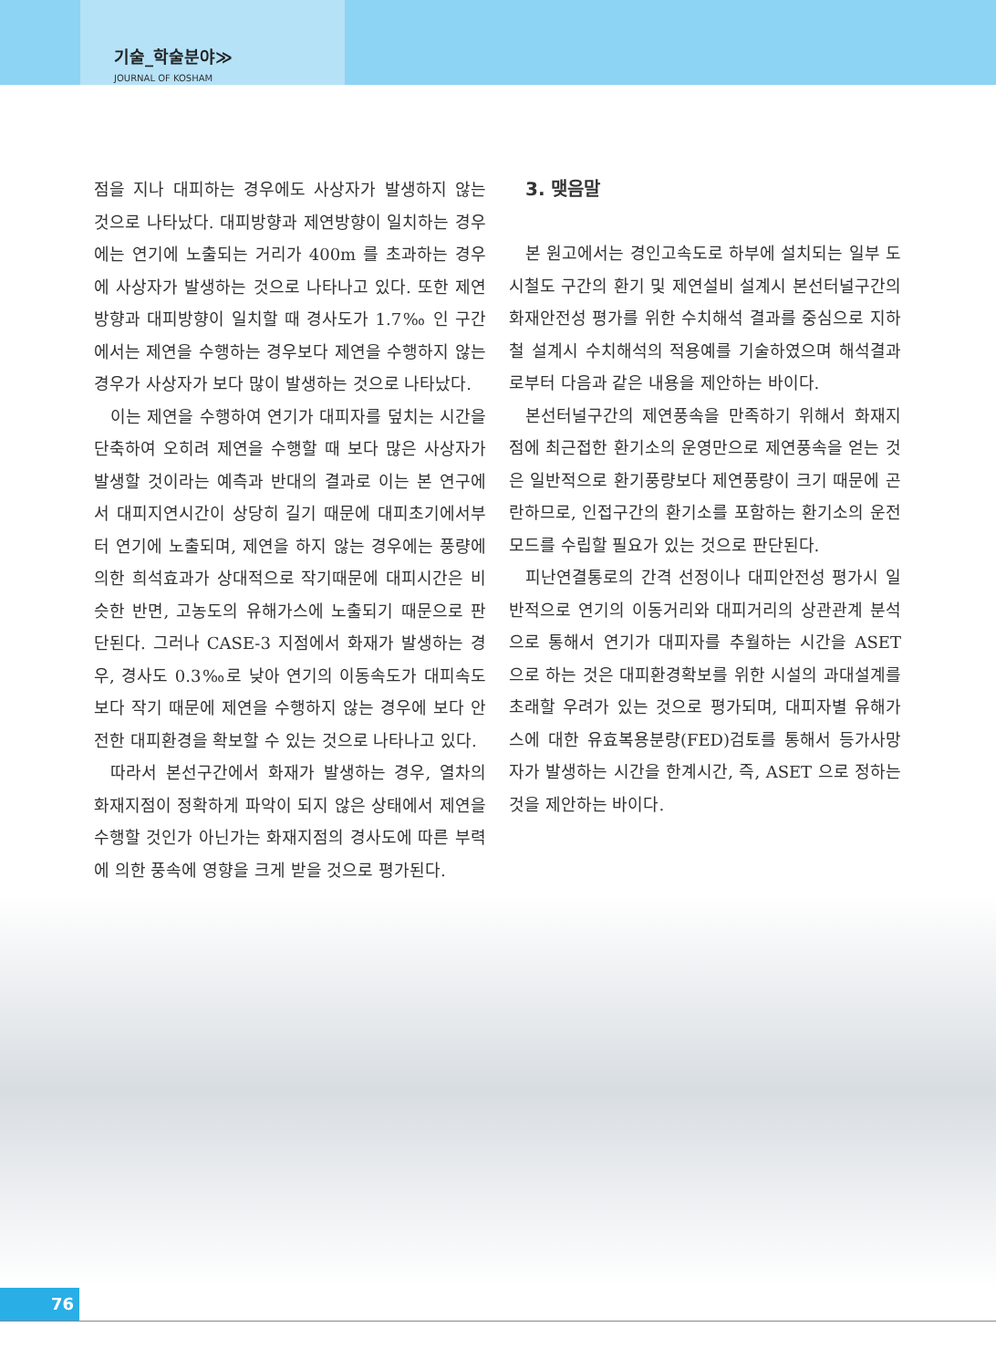기술_학술분야≫
JOURNAL OF KOSHAM
점을 지나 대피하는 경우에도 사상자가 발생하지 않는 것으로 나타났다. 대피방향과 제연방향이 일치하는 경우에는 연기에 노출되는 거리가 400m 를 초과하는 경우에 사상자가 발생하는 것으로 나타나고 있다. 또한 제연방향과 대피방향이 일치할 때 경사도가 1.7‰ 인 구간에서는 제연을 수행하는 경우보다 제연을 수행하지 않는 경우가 사상자가 보다 많이 발생하는 것으로 나타났다.
이는 제연을 수행하여 연기가 대피자를 덮치는 시간을 단축하여 오히려 제연을 수행할 때 보다 많은 사상자가 발생할 것이라는 예측과 반대의 결과로 이는 본 연구에서 대피지연시간이 상당히 길기 때문에 대피초기에서부터 연기에 노출되며, 제연을 하지 않는 경우에는 풍량에 의한 희석효과가 상대적으로 작기때문에 대피시간은 비슷한 반면, 고농도의 유해가스에 노출되기 때문으로 판단된다. 그러나 CASE-3 지점에서 화재가 발생하는 경우, 경사도 0.3‰로 낮아 연기의 이동속도가 대피속도보다 작기 때문에 제연을 수행하지 않는 경우에 보다 안전한 대피환경을 확보할 수 있는 것으로 나타나고 있다.
따라서 본선구간에서 화재가 발생하는 경우, 열차의 화재지점이 정확하게 파악이 되지 않은 상태에서 제연을 수행할 것인가 아닌가는 화재지점의 경사도에 따른 부력에 의한 풍속에 영향을 크게 받을 것으로 평가된다.
3. 맺음말
본 원고에서는 경인고속도로 하부에 설치되는 일부 도시철도 구간의 환기 및 제연설비 설계시 본선터널구간의 화재안전성 평가를 위한 수치해석 결과를 중심으로 지하철 설계시 수치해석의 적용예를 기술하였으며 해석결과로부터 다음과 같은 내용을 제안하는 바이다.
본선터널구간의 제연풍속을 만족하기 위해서 화재지점에 최근접한 환기소의 운영만으로 제연풍속을 얻는 것은 일반적으로 환기풍량보다 제연풍량이 크기 때문에 곤란하므로, 인접구간의 환기소를 포함하는 환기소의 운전모드를 수립할 필요가 있는 것으로 판단된다.
피난연결통로의 간격 선정이나 대피안전성 평가시 일반적으로 연기의 이동거리와 대피거리의 상관관계 분석으로 통해서 연기가 대피자를 추월하는 시간을 ASET 으로 하는 것은 대피환경확보를 위한 시설의 과대설계를 초래할 우려가 있는 것으로 평가되며, 대피자별 유해가스에 대한 유효복용분량(FED)검토를 통해서 등가사망자가 발생하는 시간을 한계시간, 즉, ASET 으로 정하는 것을 제안하는 바이다.
76